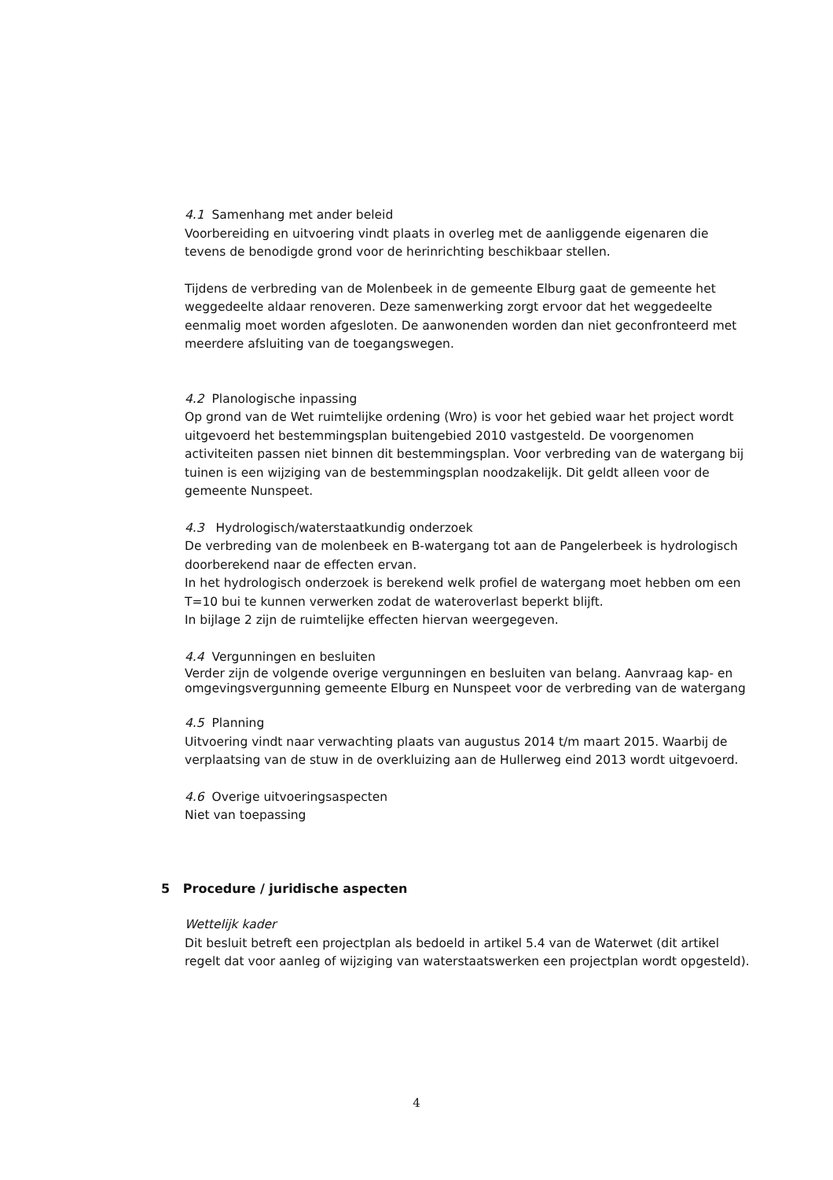4.1 Samenhang met ander beleid
Voorbereiding en uitvoering vindt plaats in overleg met de aanliggende eigenaren die tevens de benodigde grond voor de herinrichting beschikbaar stellen.
Tijdens de verbreding van de Molenbeek in de gemeente Elburg gaat de gemeente het weggedeelte aldaar renoveren. Deze samenwerking zorgt ervoor dat het weggedeelte eenmalig moet worden afgesloten. De aanwonenden worden dan niet geconfronteerd met meerdere afsluiting van de toegangswegen.
4.2 Planologische inpassing
Op grond van de Wet ruimtelijke ordening (Wro) is voor het gebied waar het project wordt uitgevoerd het bestemmingsplan buitengebied 2010 vastgesteld. De voorgenomen activiteiten passen niet binnen dit bestemmingsplan. Voor verbreding van de watergang bij tuinen is een wijziging van de bestemmingsplan noodzakelijk. Dit geldt alleen voor de gemeente Nunspeet.
4.3 Hydrologisch/waterstaatkundig onderzoek
De verbreding van de molenbeek en B-watergang tot aan de Pangelerbeek is hydrologisch doorberekend naar de effecten ervan.
In het hydrologisch onderzoek is berekend welk profiel de watergang moet hebben om een T=10 bui te kunnen verwerken zodat de wateroverlast beperkt blijft.
In bijlage 2 zijn de ruimtelijke effecten hiervan weergegeven.
4.4 Vergunningen en besluiten
Verder zijn de volgende overige vergunningen en besluiten van belang. Aanvraag kap- en omgevingsvergunning gemeente Elburg en Nunspeet voor de verbreding van de watergang
4.5 Planning
Uitvoering vindt naar verwachting plaats van augustus 2014 t/m maart 2015. Waarbij de verplaatsing van de stuw in de overkluizing aan de Hullerweg eind 2013 wordt uitgevoerd.
4.6 Overige uitvoeringsaspecten
Niet van toepassing
5 Procedure / juridische aspecten
Wettelijk kader
Dit besluit betreft een projectplan als bedoeld in artikel 5.4 van de Waterwet (dit artikel regelt dat voor aanleg of wijziging van waterstaatswerken een projectplan wordt opgesteld).
4